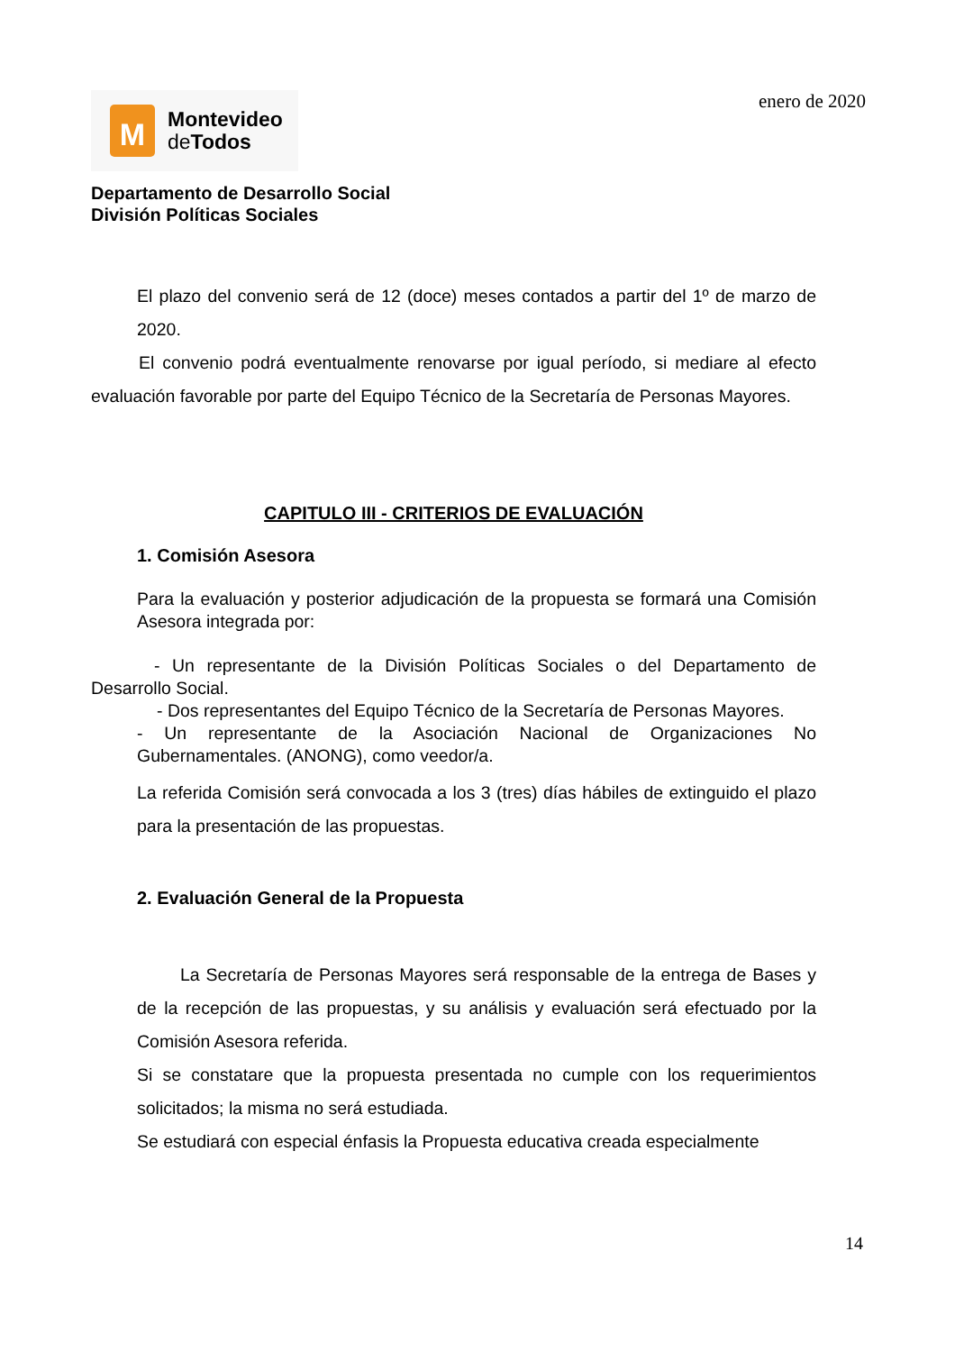enero de 2020
M
Montevideo
de Todos
Departamento de Desarrollo Social
División Políticas Sociales
El plazo del convenio será de 12 (doce) meses contados a partir del 1º de marzo de 2020.
El convenio podrá eventualmente renovarse por igual período, si mediare al efecto evaluación favorable por parte del Equipo Técnico de la Secretaría de Personas Mayores.
CAPITULO III - CRITERIOS DE EVALUACIÓN
1. Comisión Asesora
Para la evaluación y posterior adjudicación de la propuesta se formará una Comisión Asesora integrada por:
- Un representante de la División Políticas Sociales o del Departamento de Desarrollo Social.
- Dos representantes del Equipo Técnico de la Secretaría de Personas Mayores.
- Un representante de la Asociación Nacional de Organizaciones No Gubernamentales. (ANONG), como veedor/a.
La referida Comisión será convocada a los 3 (tres) días hábiles de extinguido el plazo para la presentación de las propuestas.
2. Evaluación General de la Propuesta
La Secretaría de Personas Mayores será responsable de la entrega de Bases y de la recepción de las propuestas, y su análisis y evaluación será efectuado por la Comisión Asesora referida.
Si se constatare que la propuesta presentada no cumple con los requerimientos solicitados; la misma no será estudiada.
Se estudiará con especial énfasis la Propuesta educativa creada especialmente
14